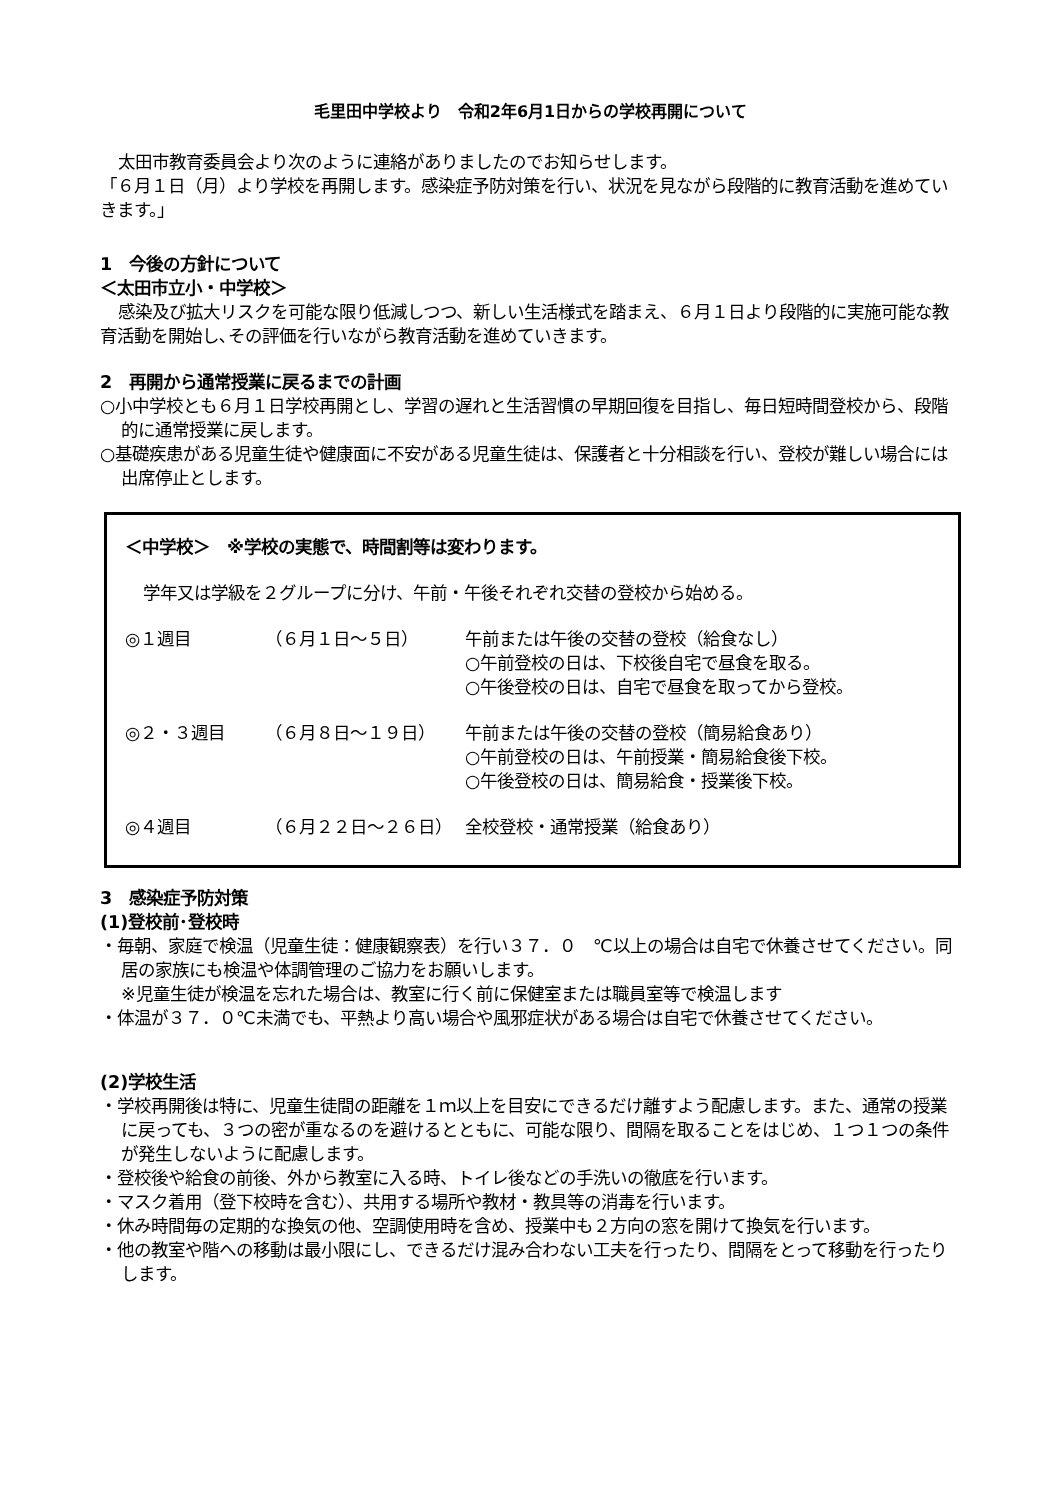毛里田中学校より　令和2年6月1日からの学校再開について
太田市教育委員会より次のように連絡がありましたのでお知らせします。
「６月１日（月）より学校を再開します。感染症予防対策を行い、状況を見ながら段階的に教育活動を進めていきます。」
1　今後の方針について
＜太田市立小・中学校＞
感染及び拡大リスクを可能な限り低減しつつ、新しい生活様式を踏まえ、６月１日より段階的に実施可能な教育活動を開始し､その評価を行いながら教育活動を進めていきます。
2　再開から通常授業に戻るまでの計画
○小中学校とも６月１日学校再開とし、学習の遅れと生活習慣の早期回復を目指し、毎日短時間登校から、段階的に通常授業に戻します。
○基礎疾患がある児童生徒や健康面に不安がある児童生徒は、保護者と十分相談を行い、登校が難しい場合には出席停止とします。
＜中学校＞　※学校の実態で、時間割等は変わります。
学年又は学級を２グループに分け、午前・午後それぞれ交替の登校から始める。
◎１週目 （６月１日～５日） 午前または午後の交替の登校（給食なし）
○午前登校の日は、下校後自宅で昼食を取る。
○午後登校の日は、自宅で昼食を取ってから登校。
◎２・３週目 （６月８日～１９日） 午前または午後の交替の登校（簡易給食あり）
○午前登校の日は、午前授業・簡易給食後下校。
○午後登校の日は、簡易給食・授業後下校。
◎４週目 （６月２２日～２６日） 全校登校・通常授業（給食あり）
3　感染症予防対策
(1)登校前･登校時
・毎朝、家庭で検温（児童生徒：健康観察表）を行い３７．０　℃以上の場合は自宅で休養させてください。同居の家族にも検温や体調管理のご協力をお願いします。
※児童生徒が検温を忘れた場合は、教室に行く前に保健室または職員室等で検温します
・体温が３７．０℃未満でも、平熱より高い場合や風邪症状がある場合は自宅で休養させてください。
(2)学校生活
・学校再開後は特に、児童生徒間の距離を１ｍ以上を目安にできるだけ離すよう配慮します。また、通常の授業に戻っても、３つの密が重なるのを避けるとともに、可能な限り、間隔を取ることをはじめ、１つ１つの条件が発生しないように配慮します。
・登校後や給食の前後、外から教室に入る時、トイレ後などの手洗いの徹底を行います。
・マスク着用（登下校時を含む）、共用する場所や教材・教具等の消毒を行います。
・休み時間毎の定期的な換気の他、空調使用時を含め、授業中も２方向の窓を開けて換気を行います。
・他の教室や階への移動は最小限にし、できるだけ混み合わない工夫を行ったり、間隔をとって移動を行ったりします。